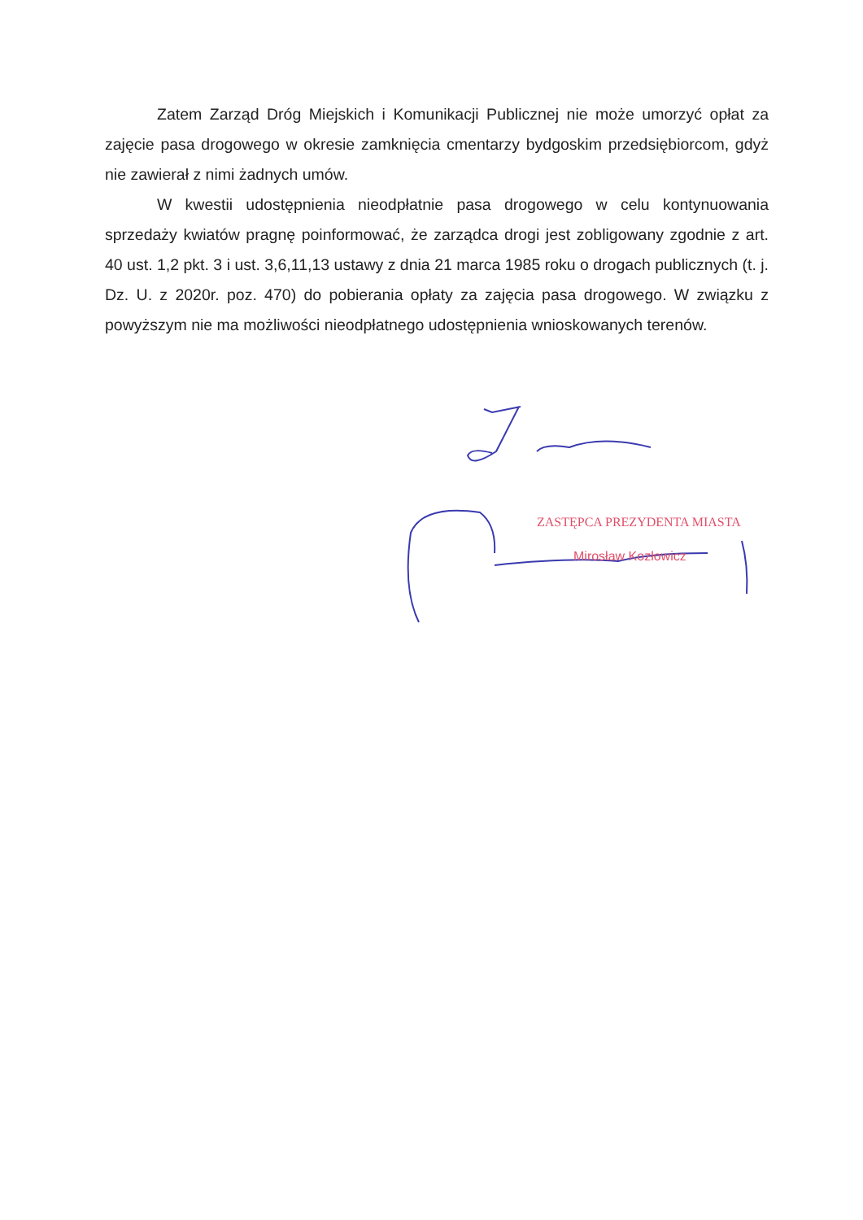Zatem Zarząd Dróg Miejskich i Komunikacji Publicznej nie może umorzyć opłat za zajęcie pasa drogowego w okresie zamknięcia cmentarzy bydgoskim przedsiębiorcom, gdyż nie zawierał z nimi żadnych umów.
W kwestii udostępnienia nieodpłatnie pasa drogowego w celu kontynuowania sprzedaży kwiatów pragnę poinformować, że zarządca drogi jest zobligowany zgodnie z art. 40 ust. 1,2 pkt. 3 i ust. 3,6,11,13 ustawy z dnia 21 marca 1985 roku o drogach publicznych (t. j. Dz. U. z 2020r. poz. 470) do pobierania opłaty za zajęcia pasa drogowego. W związku z powyższym nie ma możliwości nieodpłatnego udostępnienia wnioskowanych terenów.
ZASTĘPCA PREZYDENTA MIASTA
Mirosław Kozłowicz